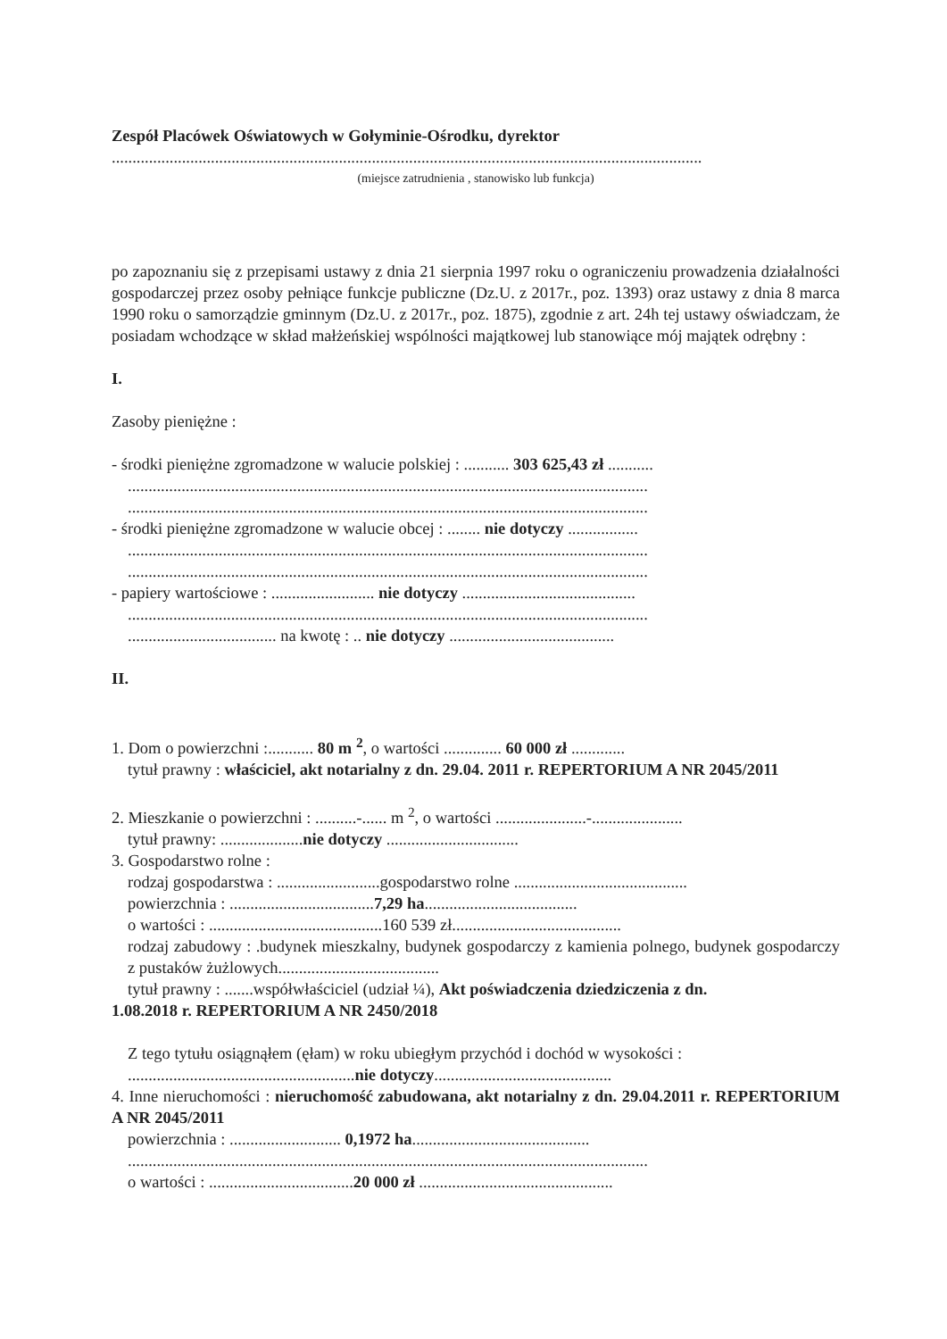Zespół Placówek Oświatowych w Gołyminie-Ośrodku, dyrektor
...............................................................................................................................................
(miejsce zatrudnienia , stanowisko lub funkcja)
po zapoznaniu się z przepisami ustawy z dnia 21 sierpnia 1997 roku o ograniczeniu prowadzenia działalności gospodarczej przez osoby pełniące funkcje publiczne (Dz.U. z 2017r., poz. 1393) oraz ustawy z dnia 8 marca 1990 roku o samorządzie gminnym (Dz.U. z 2017r., poz. 1875), zgodnie z art. 24h tej ustawy oświadczam, że posiadam wchodzące w skład małżeńskiej wspólności majątkowej lub stanowiące mój majątek odrębny :
I.
Zasoby pieniężne :
- środki pieniężne zgromadzone w walucie polskiej : ........... 303 625,43 zł ...........
..............................................................................................................................
..............................................................................................................................
- środki pieniężne zgromadzone w walucie obcej : ........ nie dotyczy .................
..............................................................................................................................
..............................................................................................................................
- papiery wartościowe : ......................... nie dotyczy ..........................................
..............................................................................................................................
.................................... na kwotę : .. nie dotyczy ........................................
II.
1. Dom o powierzchni :........... 80 m <sup>2</sup>, o wartości .............. 60 000 zł .............
tytuł prawny : właściciel, akt notarialny z dn. 29.04. 2011 r. REPERTORIUM A NR 2045/2011
2. Mieszkanie o powierzchni : ..........-...... m <sup>2</sup>, o wartości ......................-......................
tytuł prawny: ....................nie dotyczy ................................
3. Gospodarstwo rolne :
rodzaj gospodarstwa : .........................gospodarstwo rolne ..........................................
powierzchnia : ...................................7,29 ha.....................................
o wartości : ..........................................160 539 zł.........................................
rodzaj zabudowy : .budynek mieszkalny, budynek gospodarczy z kamienia polnego, budynek gospodarczy z pustaków żużlowych.......................................
tytuł prawny : .......współwłaściciel (udział ¼), Akt poświadczenia dziedziczenia z dn.
1.08.2018 r. REPERTORIUM A NR 2450/2018
Z tego tytułu osiągnąłem (ęłam) w roku ubiegłym przychód i dochód w wysokości :
.......................................................nie dotyczy...........................................
4. Inne nieruchomości : nieruchomość zabudowana, akt notarialny z dn. 29.04.2011 r. REPERTORIUM A NR 2045/2011
powierzchnia : ........................... 0,1972 ha...........................................
..............................................................................................................................
o wartości : ...................................20 000 zł ...............................................